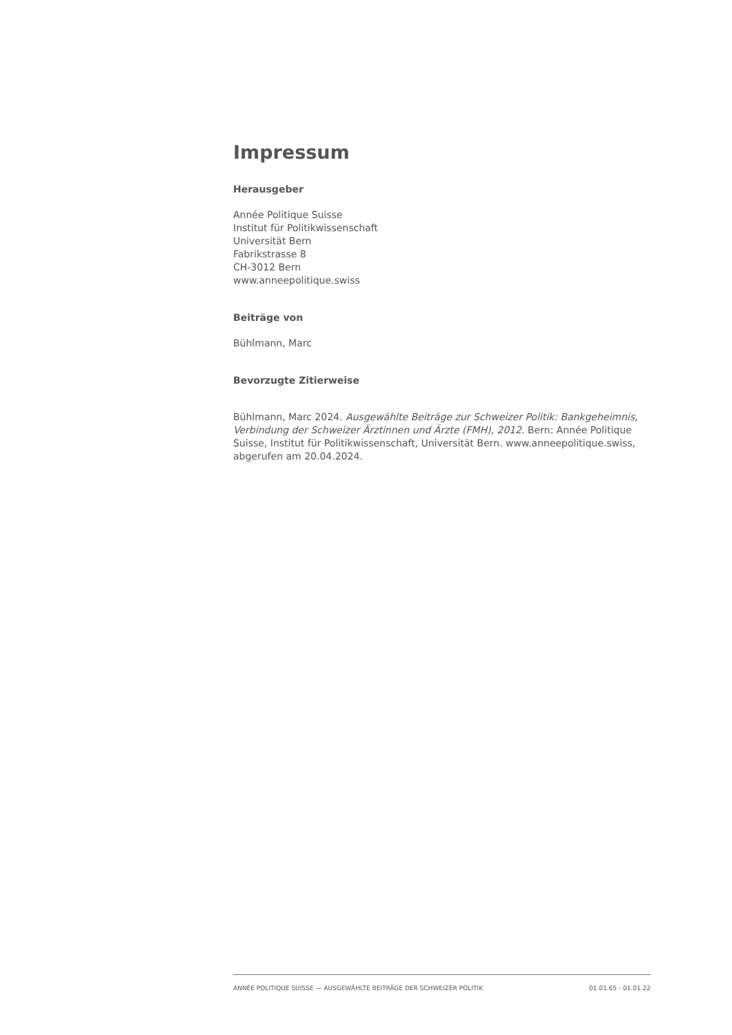Impressum
Herausgeber
Année Politique Suisse
Institut für Politikwissenschaft
Universität Bern
Fabrikstrasse 8
CH-3012 Bern
www.anneepolitique.swiss
Beiträge von
Bühlmann, Marc
Bevorzugte Zitierweise
Bühlmann, Marc 2024. Ausgewählte Beiträge zur Schweizer Politik: Bankgeheimnis, Verbindung der Schweizer Ärztinnen und Ärzte (FMH), 2012. Bern: Année Politique Suisse, Institut für Politikwissenschaft, Universität Bern. www.anneepolitique.swiss, abgerufen am 20.04.2024.
ANNÉE POLITIQUE SUISSE — AUSGEWÄHLTE BEITRÄGE DER SCHWEIZER POLITIK 01.01.65 - 01.01.22